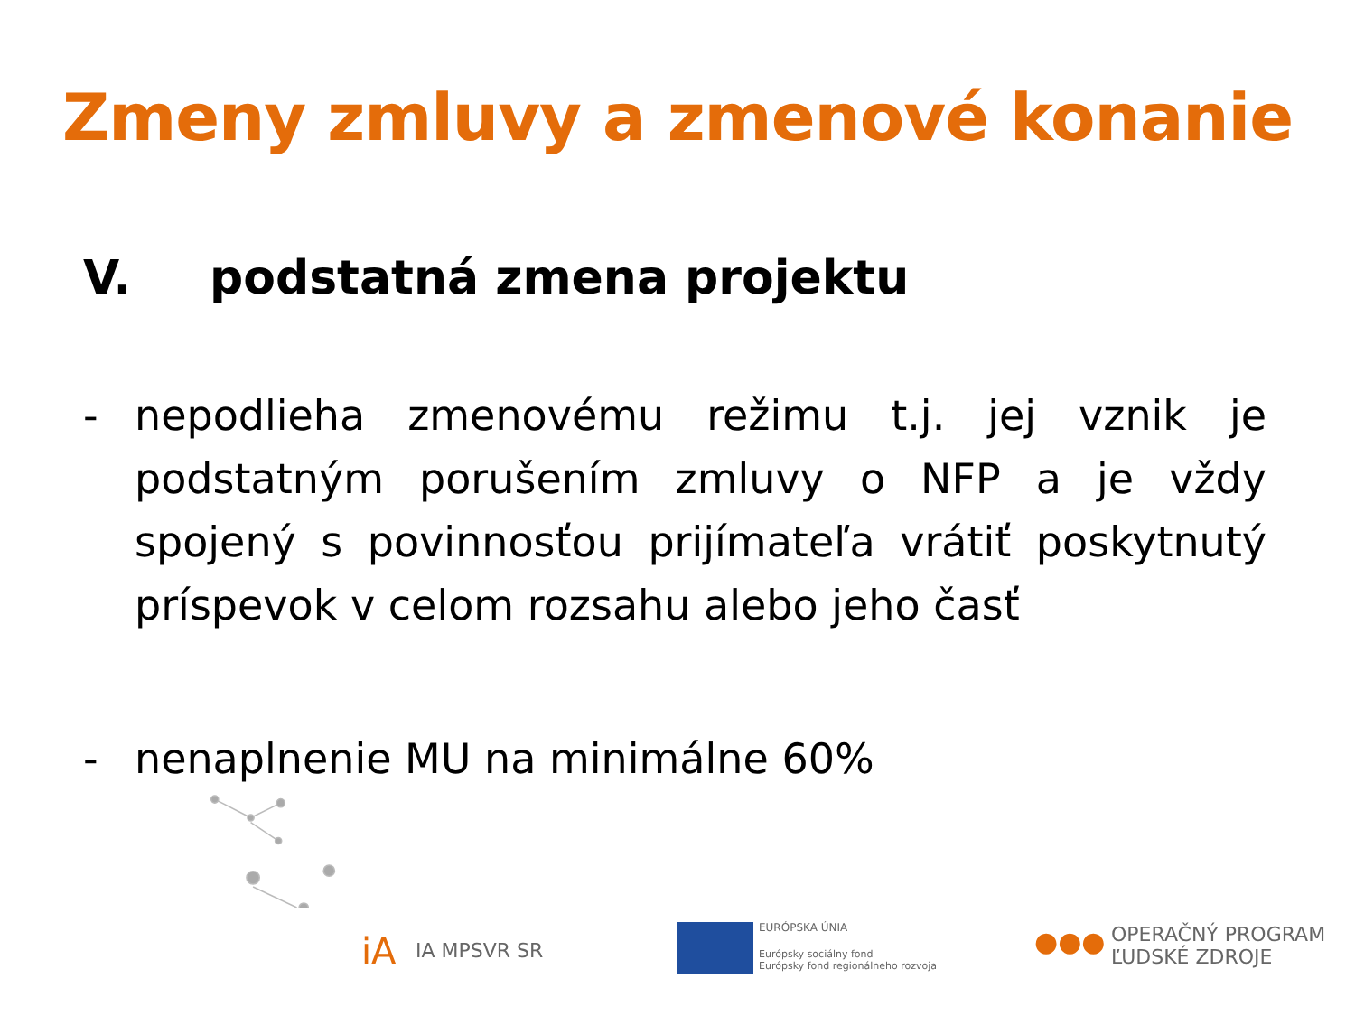Zmeny zmluvy a zmenové konanie
V. podstatná zmena projektu
- nepodlieha zmenovému režimu t.j. jej vznik je podstatným porušením zmluvy o NFP a je vždy spojený s povinnosťou prijímateľa vrátiť poskytnutý príspevok v celom rozsahu alebo jeho časť
- nenaplnenie MU na minimálne 60%
iA IA MPSVR SR
EURÓPSKA ÚNIA
Európsky sociálny fond
Európsky fond regionálneho rozvoja
●●●
OPERAČNÝ PROGRAM
ĽUDSKÉ ZDROJE